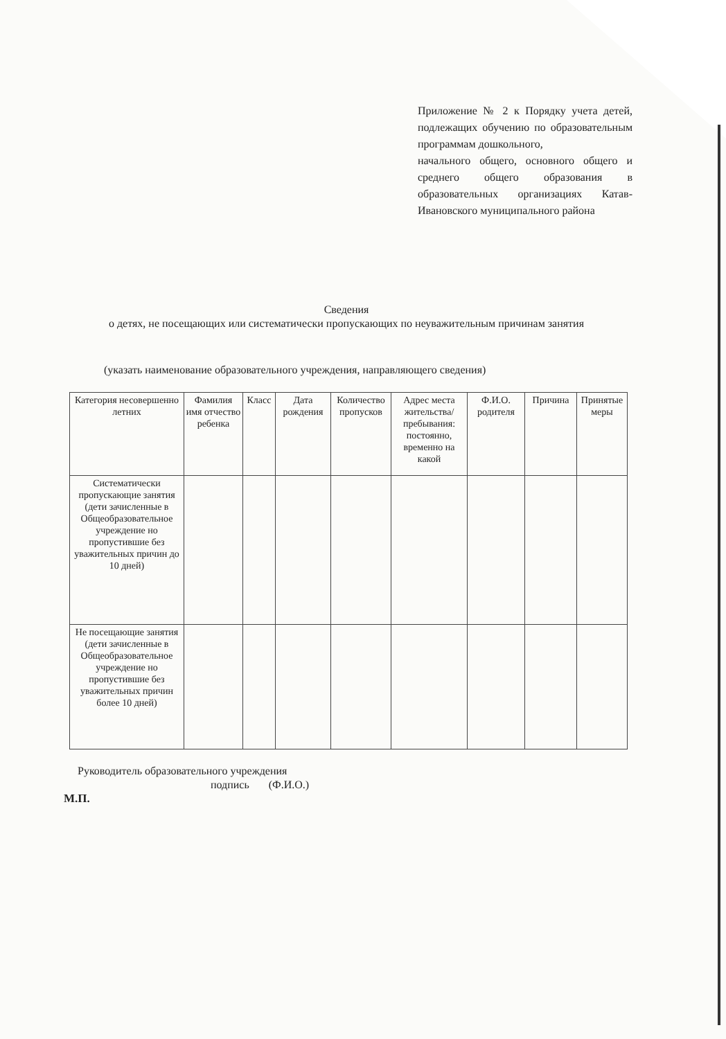Приложение № 2 к Порядку учета детей, подлежащих обучению по образовательным программам дошкольного,
начального общего, основного общего и среднего общего образования в образовательных организациях Катав-Ивановского муниципального района
Сведения
о детях, не посещающих или систематически пропускающих по неуважительным причинам занятия
(указать наименование образовательного учреждения, направляющего сведения)
| Категория несовершенно летних | Фамилия имя отчество ребенка | Класс | Дата рождения | Количество пропусков | Адрес места жительства/ пребывания: постоянно, временно на какой | Ф.И.О. родителя | Причина | Принятые меры |
| --- | --- | --- | --- | --- | --- | --- | --- | --- |
| Систематически пропускающие занятия (дети зачисленные в Общеобразовательное учреждение но пропустившие без уважительных причин до 10 дней) | | | | | | | | |
| Не посещающие занятия (дети зачисленные в Общеобразовательное учреждение но пропустившие без уважительных причин более 10 дней) | | | | | | | | |
Руководитель образовательного учреждения
подпись (Ф.И.О.)
М.П.